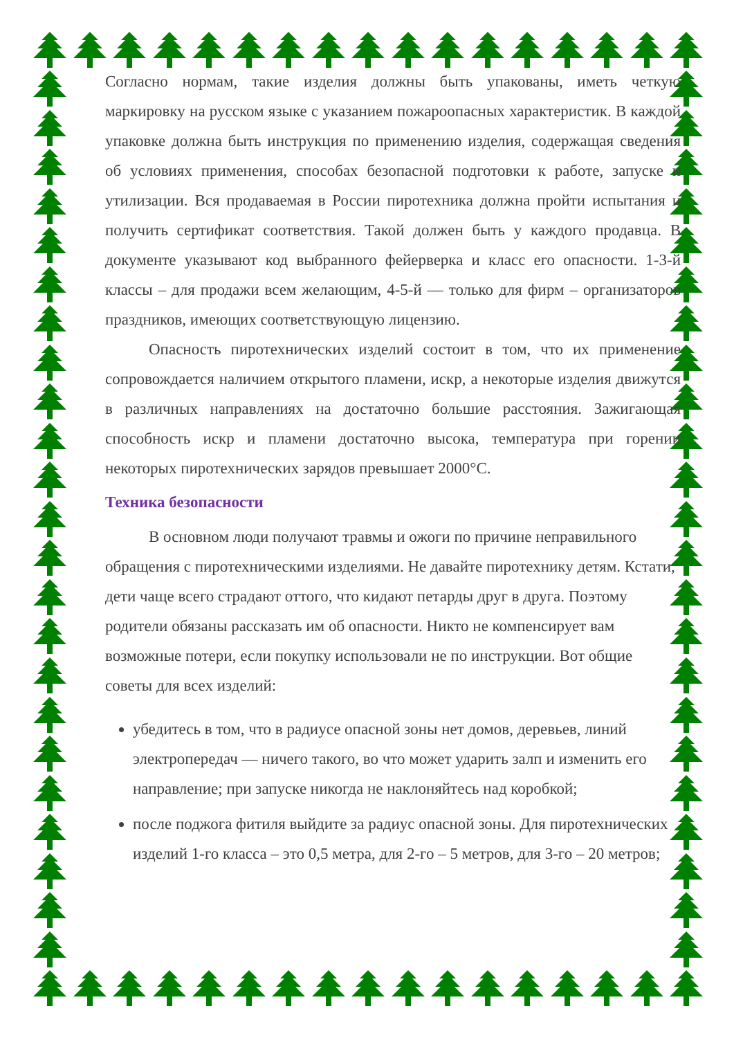Согласно нормам, такие изделия должны быть упакованы, иметь четкую маркировку на русском языке с указанием пожароопасных характеристик. В каждой упаковке должна быть инструкция по применению изделия, содержащая сведения об условиях применения, способах безопасной подготовки к работе, запуске и утилизации. Вся продаваемая в России пиротехника должна пройти испытания и получить сертификат соответствия. Такой должен быть у каждого продавца. В документе указывают код выбранного фейерверка и класс его опасности. 1-3-й классы – для продажи всем желающим, 4-5-й — только для фирм – организаторов праздников, имеющих соответствующую лицензию.
Опасность пиротехнических изделий состоит в том, что их применение сопровождается наличием открытого пламени, искр, а некоторые изделия движутся в различных направлениях на достаточно большие расстояния. Зажигающая способность искр и пламени достаточно высока, температура при горении некоторых пиротехнических зарядов превышает 2000°С.
Техника безопасности
В основном люди получают травмы и ожоги по причине неправильного обращения с пиротехническими изделиями. Не давайте пиротехнику детям. Кстати, дети чаще всего страдают оттого, что кидают петарды друг в друга. Поэтому родители обязаны рассказать им об опасности. Никто не компенсирует вам возможные потери, если покупку использовали не по инструкции. Вот общие советы для всех изделий:
убедитесь в том, что в радиусе опасной зоны нет домов, деревьев, линий электропередач — ничего такого, во что может ударить залп и изменить его направление; при запуске никогда не наклоняйтесь над коробкой;
после поджога фитиля выйдите за радиус опасной зоны. Для пиротехнических изделий 1-го класса – это 0,5 метра, для 2-го – 5 метров, для 3-го – 20 метров;